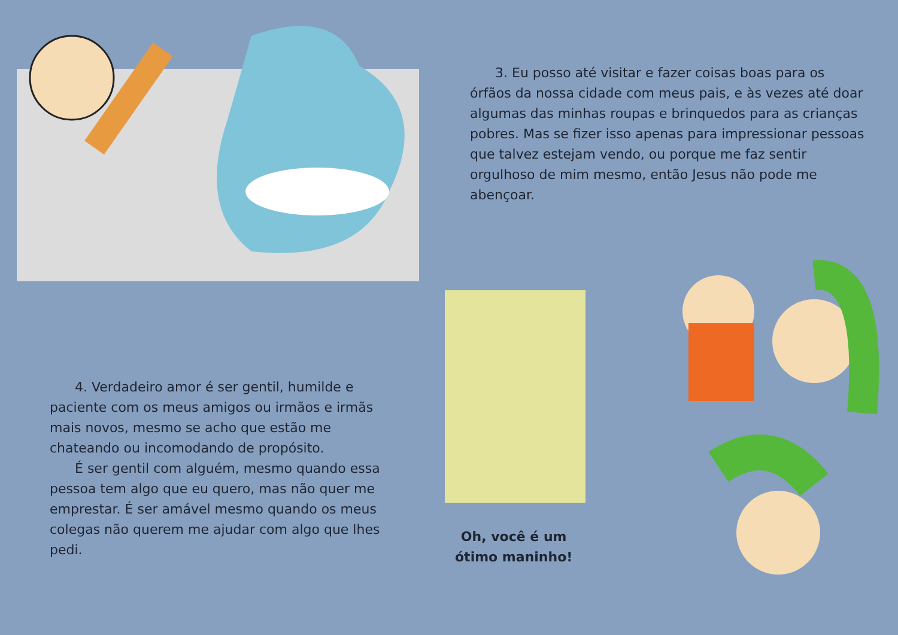3. Eu posso até visitar e fazer coisas boas para os órfãos da nossa cidade com meus pais, e às vezes até doar algumas das minhas roupas e brinquedos para as crianças pobres. Mas se fizer isso apenas para impressionar pessoas que talvez estejam vendo, ou porque me faz sentir orgulhoso de mim mesmo, então Jesus não pode me abençoar.
4. Verdadeiro amor é ser gentil, humilde e paciente com os meus amigos ou irmãos e irmãs mais novos, mesmo se acho que estão me chateando ou incomodando de propósito.
É ser gentil com alguém, mesmo quando essa pessoa tem algo que eu quero, mas não quer me emprestar. É ser amável mesmo quando os meus colegas não querem me ajudar com algo que lhes pedi.
Oh, você é um
ótimo maninho!